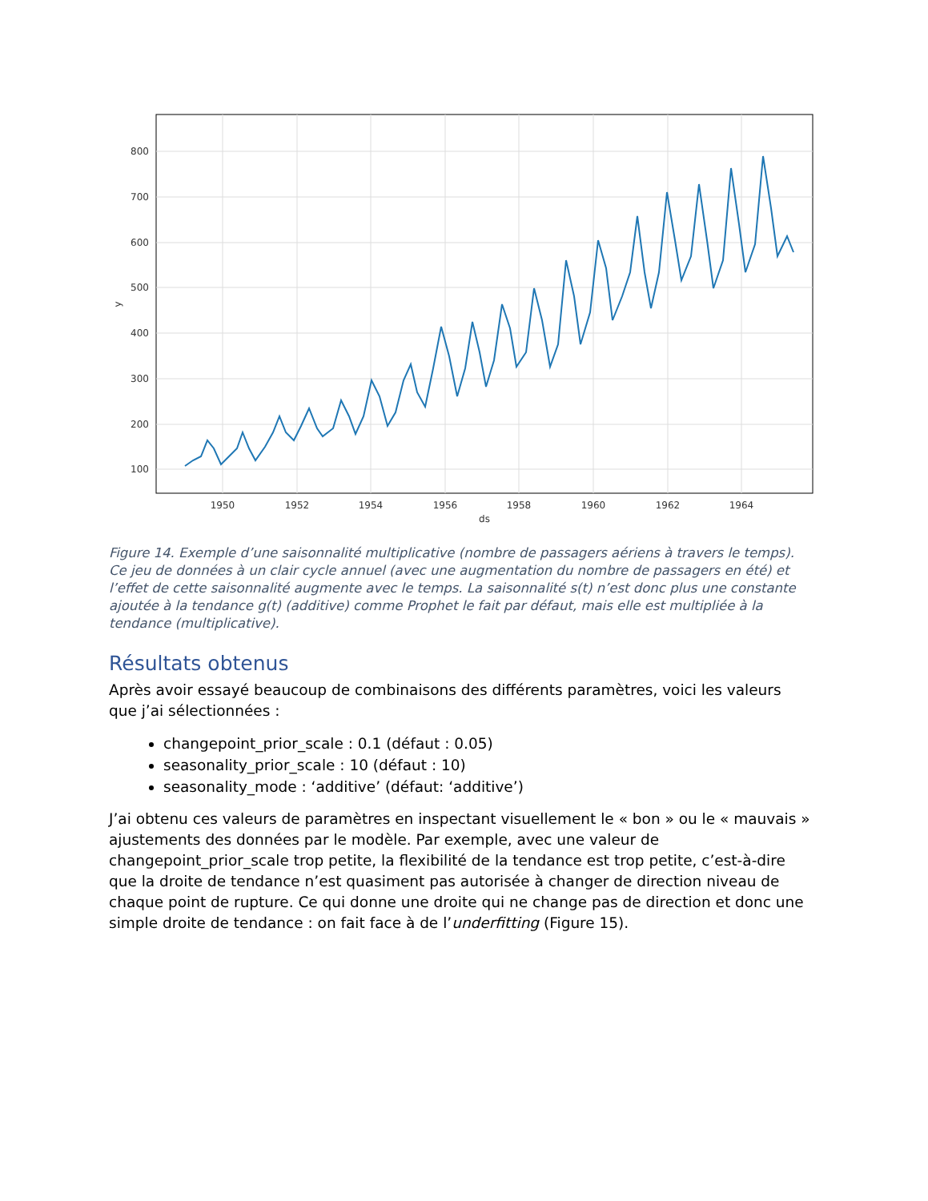800
700
600
500
400
300
200
100
1950
1952
1954
1956
1958
1960
1962
1964
ds
y
Figure 14. Exemple d’une saisonnalité multiplicative (nombre de passagers aériens à travers le temps). Ce jeu de données à un clair cycle annuel (avec une augmentation du nombre de passagers en été) et l’effet de cette saisonnalité augmente avec le temps. La saisonnalité s(t) n’est donc plus une constante ajoutée à la tendance g(t) (additive) comme Prophet le fait par défaut, mais elle est multipliée à la tendance (multiplicative).
Résultats obtenus
Après avoir essayé beaucoup de combinaisons des différents paramètres, voici les valeurs que j’ai sélectionnées :
changepoint_prior_scale : 0.1 (défaut : 0.05)
seasonality_prior_scale : 10 (défaut : 10)
seasonality_mode : ‘additive’ (défaut: ‘additive’)
J’ai obtenu ces valeurs de paramètres en inspectant visuellement le « bon » ou le « mauvais » ajustements des données par le modèle. Par exemple, avec une valeur de changepoint_prior_scale trop petite, la flexibilité de la tendance est trop petite, c’est-à-dire que la droite de tendance n’est quasiment pas autorisée à changer de direction niveau de chaque point de rupture. Ce qui donne une droite qui ne change pas de direction et donc une simple droite de tendance : on fait face à de l’underfitting (Figure 15).